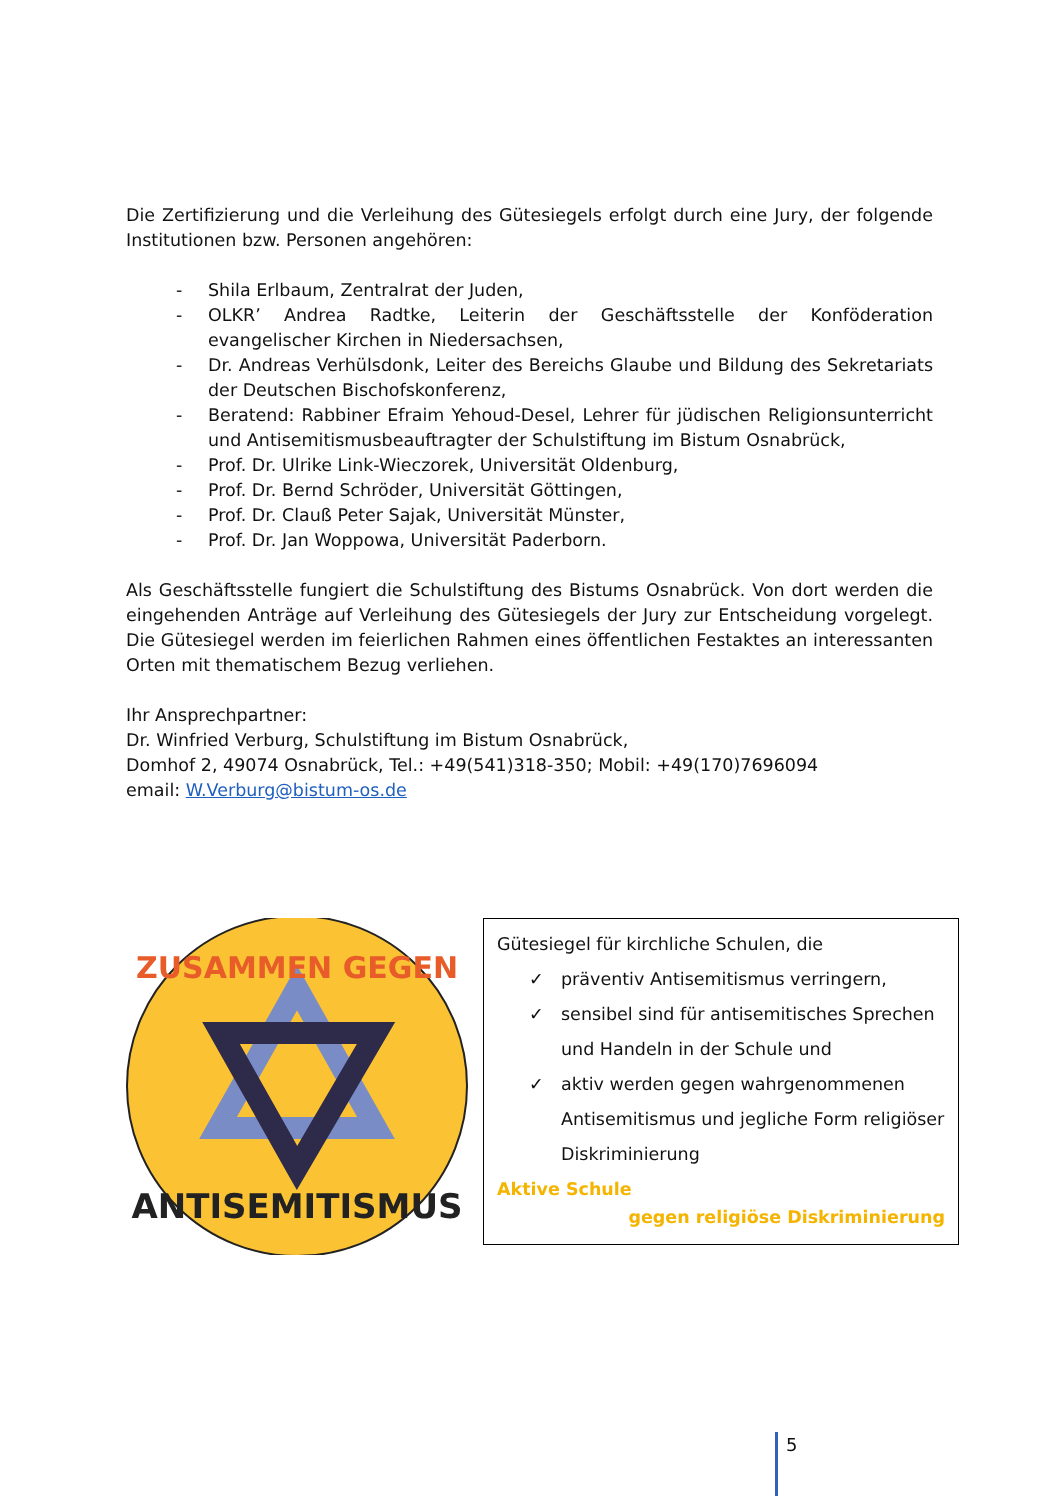Die Zertifizierung und die Verleihung des Gütesiegels erfolgt durch eine Jury, der folgende Institutionen bzw. Personen angehören:
- Shila Erlbaum, Zentralrat der Juden,
- OLKR’ Andrea Radtke, Leiterin der Geschäftsstelle der Konföderation evangelischer Kirchen in Niedersachsen,
- Dr. Andreas Verhülsdonk, Leiter des Bereichs Glaube und Bildung des Sekretariats der Deutschen Bischofskonferenz,
- Beratend: Rabbiner Efraim Yehoud-Desel, Lehrer für jüdischen Religionsunterricht und Antisemitismusbeauftragter der Schulstiftung im Bistum Osnabrück,
- Prof. Dr. Ulrike Link-Wieczorek, Universität Oldenburg,
- Prof. Dr. Bernd Schröder, Universität Göttingen,
- Prof. Dr. Clauß Peter Sajak, Universität Münster,
- Prof. Dr. Jan Woppowa, Universität Paderborn.
Als Geschäftsstelle fungiert die Schulstiftung des Bistums Osnabrück. Von dort werden die eingehenden Anträge auf Verleihung des Gütesiegels der Jury zur Entscheidung vorgelegt. Die Gütesiegel werden im feierlichen Rahmen eines öffentlichen Festaktes an interessanten Orten mit thematischem Bezug verliehen.
Ihr Ansprechpartner:
Dr. Winfried Verburg, Schulstiftung im Bistum Osnabrück,
Domhof 2, 49074 Osnabrück, Tel.: +49(541)318-350; Mobil: +49(170)7696094
email: W.Verburg@bistum-os.de
ZUSAMMEN GEGEN
ANTISEMITISMUS
Gütesiegel für kirchliche Schulen, die
✓ präventiv Antisemitismus verringern,
✓ sensibel sind für antisemitisches Sprechen und Handeln in der Schule und
✓ aktiv werden gegen wahrgenommenen Antisemitismus und jegliche Form religiöser Diskriminierung
Aktive Schule
gegen religiöse Diskriminierung
5